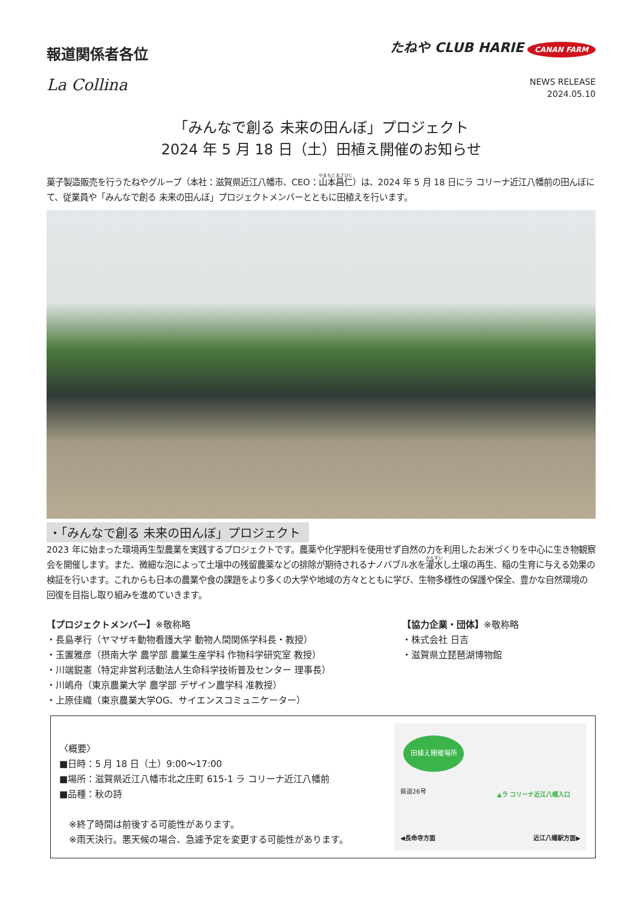報道関係者各位
たねや CLUB HARIE CANAN FARM
La Collina
NEWS RELEASE
2024.05.10
「みんなで創る 未来の田んぼ」プロジェクト
2024 年 5 月 18 日（土）田植え開催のお知らせ
菓子製造販売を行うたねやグループ（本社：滋賀県近江八幡市、CEO：山本昌仁）は、2024 年 5 月 18 日にラ コリーナ近江八幡前の田んぼにて、従業員や「みんなで創る 未来の田んぼ」プロジェクトメンバーとともに田植えを行います。
・「みんなで創る 未来の田んぼ」プロジェクト
2023 年に始まった環境再生型農業を実践するプロジェクトです。農薬や化学肥料を使用せず自然の力を利用したお米づくりを中心に生き物観察会を開催します。また、微細な泡によって土壌中の残留農薬などの排除が期待されるナノバブル水を灌水し土壌の再生、稲の生育に与える効果の検証を行います。これからも日本の農業や食の課題をより多くの大学や地域の方々とともに学び、生物多様性の保護や保全、豊かな自然環境の回復を目指し取り組みを進めていきます。
【プロジェクトメンバー】※敬称略
・長島孝行（ヤマザキ動物看護大学 動物人間関係学科長・教授）
・玉置雅彦（摂南大学 農学部 農業生産学科 作物科学研究室 教授）
・川端鋭憲（特定非営利活動法人生命科学技術普及センター 理事長）
・川嶋舟（東京農業大学 農学部 デザイン農学科 准教授）
・上原佳織（東京農業大学OG、サイエンスコミュニケーター）
【協力企業・団体】※敬称略
・株式会社 日吉
・滋賀県立琵琶湖博物館
〈概要〉
■日時：5 月 18 日（土）9:00～17:00
■場所：滋賀県近江八幡市北之庄町 615-1 ラ コリーナ近江八幡前
■品種：秋の詩
※終了時間は前後する可能性があります。
※雨天決行。悪天候の場合、急遽予定を変更する可能性があります。
田植え開催場所
県道26号 ▲ラ コリーナ近江八幡入口
◀長命寺方面 近江八幡駅方面▶